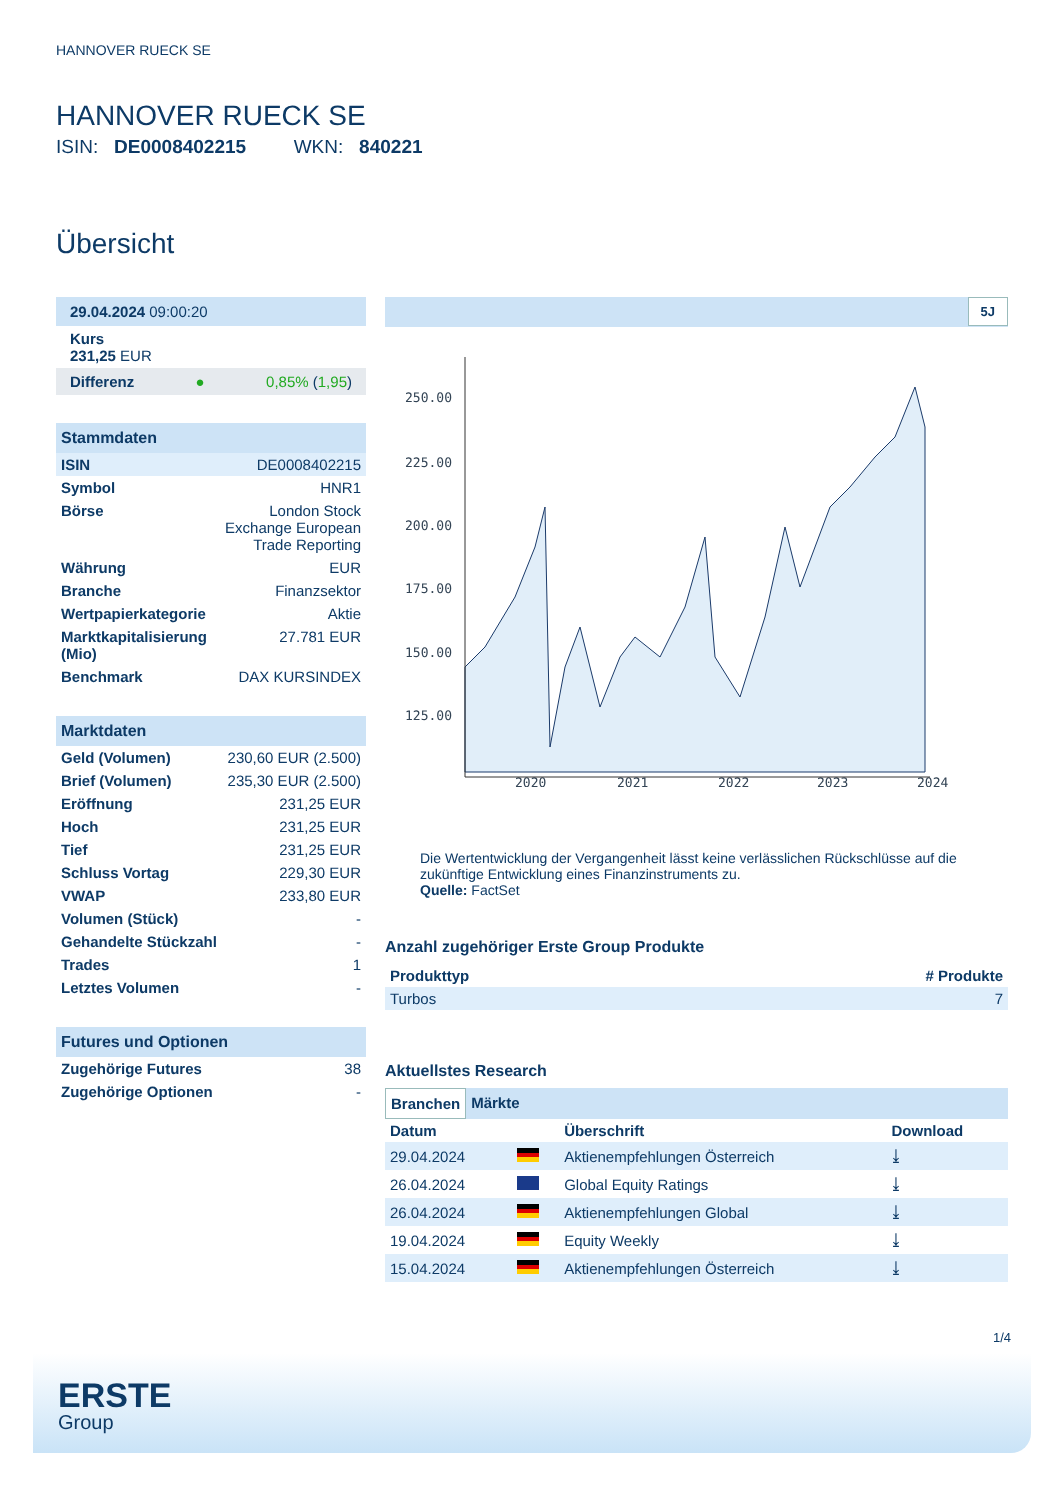HANNOVER RUECK SE
HANNOVER RUECK SE
ISIN: DE0008402215 WKN: 840221
Übersicht
29.04.2024 09:00:20
Kurs
231,25 EUR
Differenz ● 0,85% (1,95)
Stammdaten
| ISIN | DE0008402215 |
| Symbol | HNR1 |
| Börse | London Stock Exchange European Trade Reporting |
| Währung | EUR |
| Branche | Finanzsektor |
| Wertpapierkategorie | Aktie |
| Marktkapitalisierung (Mio) | 27.781 EUR |
| Benchmark | DAX KURSINDEX |
Marktdaten
| Geld (Volumen) | 230,60 EUR (2.500) |
| Brief (Volumen) | 235,30 EUR (2.500) |
| Eröffnung | 231,25 EUR |
| Hoch | 231,25 EUR |
| Tief | 231,25 EUR |
| Schluss Vortag | 229,30 EUR |
| VWAP | 233,80 EUR |
| Volumen (Stück) | - |
| Gehandelte Stückzahl | - |
| Trades | 1 |
| Letztes Volumen | - |
Futures und Optionen
| Zugehörige Futures | 38 |
| Zugehörige Optionen | - |
5J
250.00
225.00
200.00
175.00
150.00
125.00
2020
2021
2022
2023
2024
Die Wertentwicklung der Vergangenheit lässt keine verlässlichen Rückschlüsse auf die zukünftige Entwicklung eines Finanzinstruments zu.
Quelle: FactSet
Anzahl zugehöriger Erste Group Produkte
| Produkttyp | # Produkte |
| --- | --- |
| Turbos | 7 |
Aktuellstes Research
Branchen Märkte
| Datum | | Überschrift | Download |
| --- | --- | --- | --- |
| 29.04.2024 | | Aktienempfehlungen Österreich | ⤓ |
| 26.04.2024 | | Global Equity Ratings | ⤓ |
| 26.04.2024 | | Aktienempfehlungen Global | ⤓ |
| 19.04.2024 | | Equity Weekly | ⤓ |
| 15.04.2024 | | Aktienempfehlungen Österreich | ⤓ |
1/4
ERSTE
Group